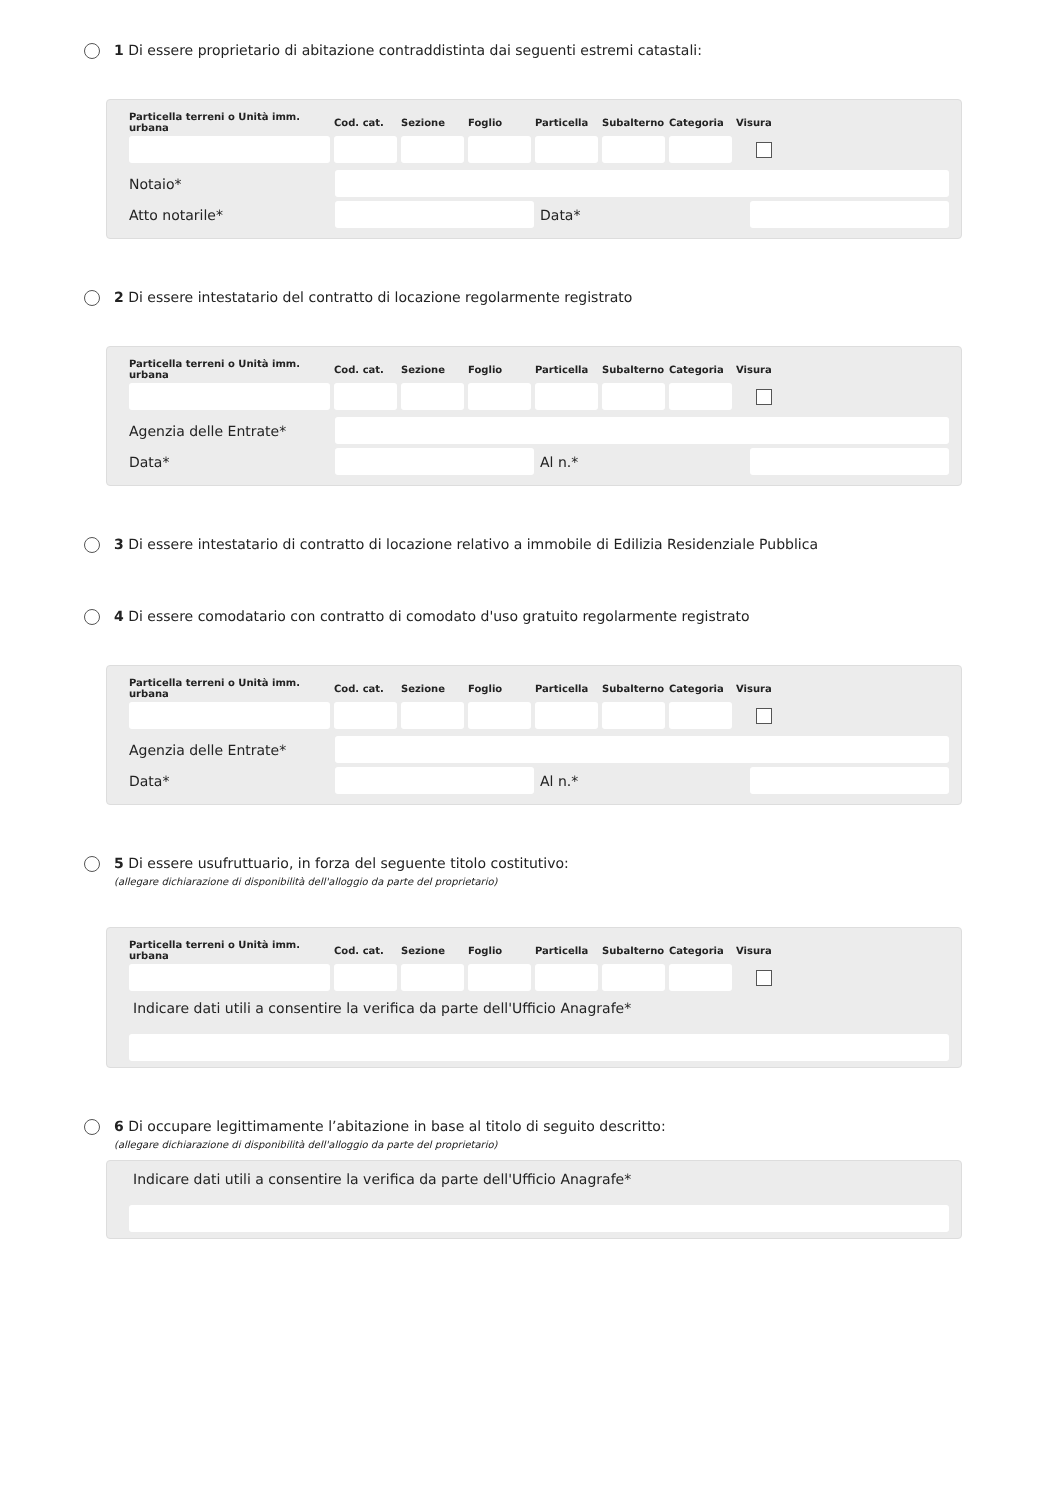1 Di essere proprietario di abitazione contraddistinta dai seguenti estremi catastali:
| Particella terreni o Unità imm. urbana | Cod. cat. | Sezione | Foglio | Particella | Subalterno | Categoria | Visura |
| --- | --- | --- | --- | --- | --- | --- | --- |
Notaio*
Atto notarile* Data*
2 Di essere intestatario del contratto di locazione regolarmente registrato
| Particella terreni o Unità imm. urbana | Cod. cat. | Sezione | Foglio | Particella | Subalterno | Categoria | Visura |
| --- | --- | --- | --- | --- | --- | --- | --- |
Agenzia delle Entrate*
Data* Al n.*
3 Di essere intestatario di contratto di locazione relativo a immobile di Edilizia Residenziale Pubblica
4 Di essere comodatario con contratto di comodato d'uso gratuito regolarmente registrato
| Particella terreni o Unità imm. urbana | Cod. cat. | Sezione | Foglio | Particella | Subalterno | Categoria | Visura |
| --- | --- | --- | --- | --- | --- | --- | --- |
Agenzia delle Entrate*
Data* Al n.*
5 Di essere usufruttuario, in forza del seguente titolo costitutivo:
(allegare dichiarazione di disponibilità dell'alloggio da parte del proprietario)
| Particella terreni o Unità imm. urbana | Cod. cat. | Sezione | Foglio | Particella | Subalterno | Categoria | Visura |
| --- | --- | --- | --- | --- | --- | --- | --- |
Indicare dati utili a consentire la verifica da parte dell'Ufficio Anagrafe*
6 Di occupare legittimamente l’abitazione in base al titolo di seguito descritto:
(allegare dichiarazione di disponibilità dell'alloggio da parte del proprietario)
Indicare dati utili a consentire la verifica da parte dell'Ufficio Anagrafe*